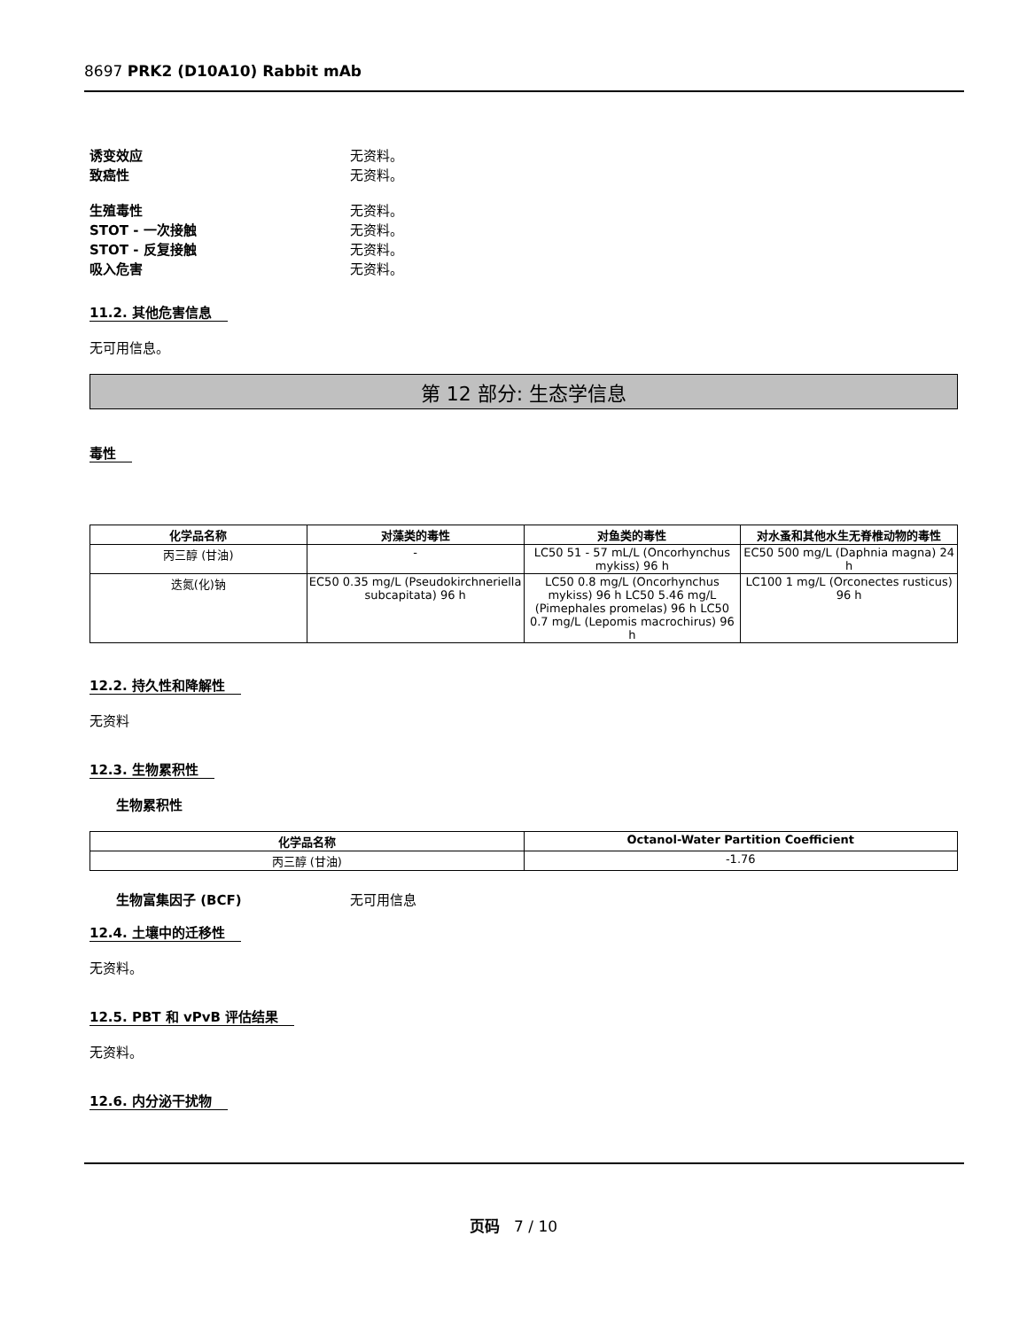8697 PRK2 (D10A10) Rabbit mAb
诱变效应 无资料。
致癌性 无资料。
生殖毒性 无资料。
STOT - 一次接触 无资料。
STOT - 反复接触 无资料。
吸入危害 无资料。
11.2. 其他危害信息
无可用信息。
第 12 部分: 生态学信息
毒性
| 化学品名称 | 对藻类的毒性 | 对鱼类的毒性 | 对水蚤和其他水生无脊椎动物的毒性 |
| --- | --- | --- | --- |
| 丙三醇 (甘油) | - | LC50 51 - 57 mL/L (Oncorhynchus mykiss) 96 h | EC50 500 mg/L (Daphnia magna) 24 h |
| 迭氮(化)钠 | EC50 0.35 mg/L (Pseudokirchneriella subcapitata) 96 h | LC50 0.8 mg/L (Oncorhynchus mykiss) 96 h LC50 5.46 mg/L (Pimephales promelas) 96 h LC50 0.7 mg/L (Lepomis macrochirus) 96 h | LC100 1 mg/L (Orconectes rusticus) 96 h |
12.2. 持久性和降解性
无资料
12.3. 生物累积性
生物累积性
| 化学品名称 | Octanol-Water Partition Coefficient |
| --- | --- |
| 丙三醇 (甘油) | -1.76 |
生物富集因子 (BCF) 无可用信息
12.4. 土壤中的迁移性
无资料。
12.5. PBT 和 vPvB 评估结果
无资料。
12.6. 内分泌干扰物
页码 7 / 10